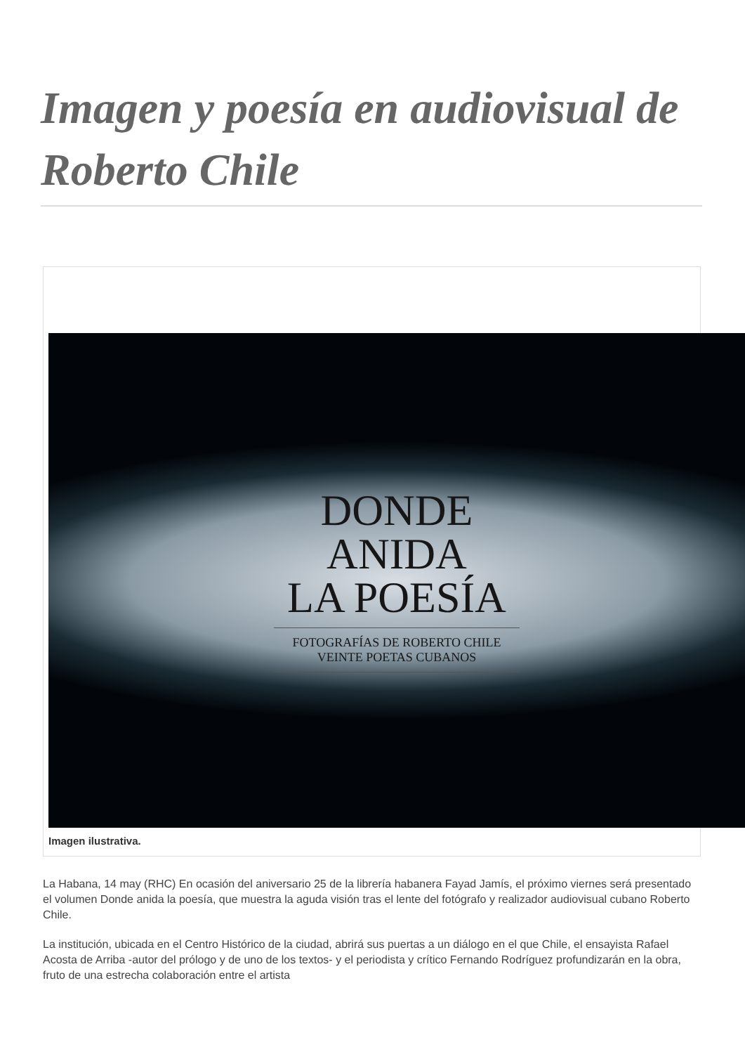Imagen y poesía en audiovisual de Roberto Chile
DONDE
ANIDA
LA POESÍA
FOTOGRAFÍAS DE ROBERTO CHILE
VEINTE POETAS CUBANOS
Imagen ilustrativa.
La Habana, 14 may (RHC) En ocasión del aniversario 25 de la librería habanera Fayad Jamís, el próximo viernes será presentado el volumen Donde anida la poesía, que muestra la aguda visión tras el lente del fotógrafo y realizador audiovisual cubano Roberto Chile.
La institución, ubicada en el Centro Histórico de la ciudad, abrirá sus puertas a un diálogo en el que Chile, el ensayista Rafael Acosta de Arriba -autor del prólogo y de uno de los textos- y el periodista y crítico Fernando Rodríguez profundizarán en la obra, fruto de una estrecha colaboración entre el artista